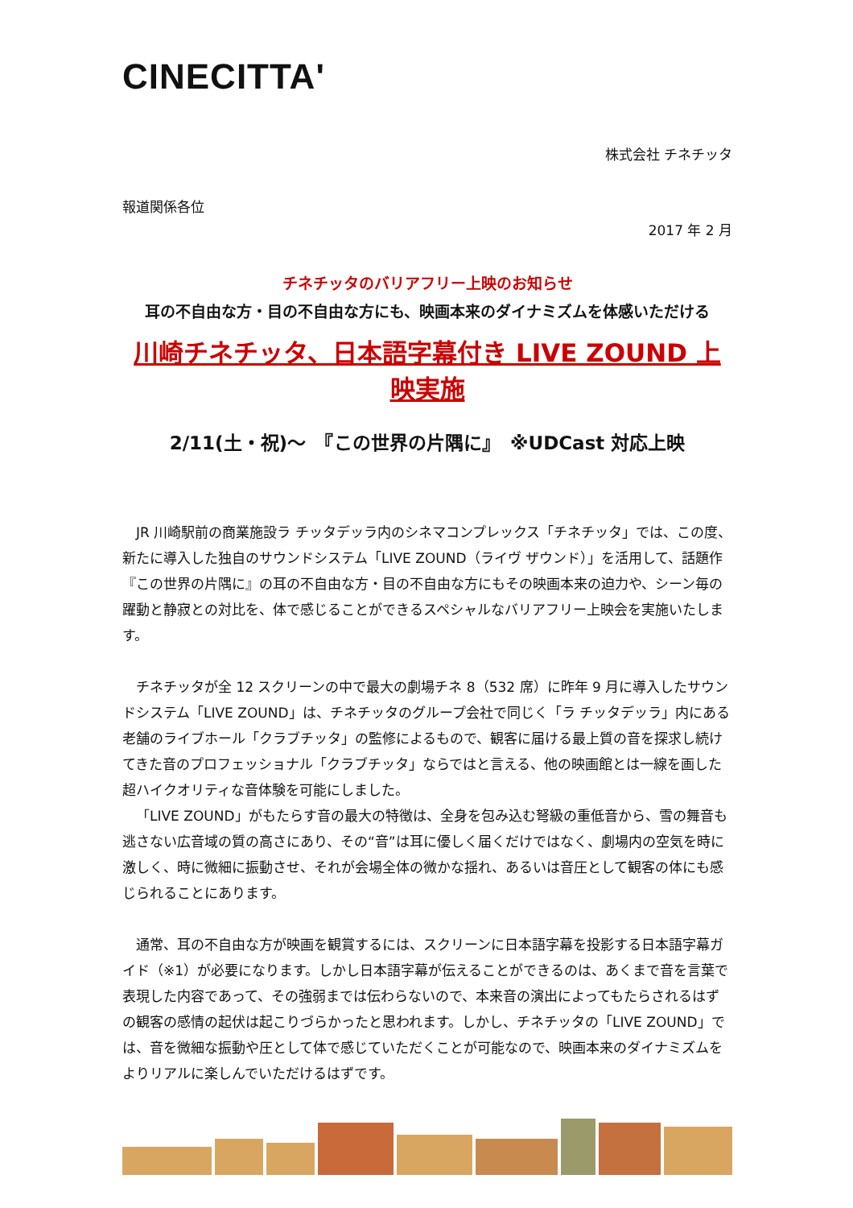CINECITTA'
株式会社 チネチッタ
報道関係各位
2017 年 2 月
チネチッタのバリアフリー上映のお知らせ
耳の不自由な方・目の不自由な方にも、映画本来のダイナミズムを体感いただける
川崎チネチッタ、日本語字幕付き LIVE ZOUND 上映実施
2/11(土・祝)～　『この世界の片隅に』　※UDCast 対応上映
JR 川崎駅前の商業施設ラ チッタデッラ内のシネマコンプレックス「チネチッタ」では、この度、新たに導入した独自のサウンドシステム「LIVE ZOUND（ライヴ ザウンド）」を活用して、話題作『この世界の片隅に』の耳の不自由な方・目の不自由な方にもその映画本来の迫力や、シーン毎の躍動と静寂との対比を、体で感じることができるスペシャルなバリアフリー上映会を実施いたします。
チネチッタが全 12 スクリーンの中で最大の劇場チネ 8（532 席）に昨年 9 月に導入したサウンドシステム「LIVE ZOUND」は、チネチッタのグループ会社で同じく「ラ チッタデッラ」内にある老舗のライブホール「クラブチッタ」の監修によるもので、観客に届ける最上質の音を探求し続けてきた音のプロフェッショナル「クラブチッタ」ならではと言える、他の映画館とは一線を画した超ハイクオリティな音体験を可能にしました。
「LIVE ZOUND」がもたらす音の最大の特徴は、全身を包み込む弩級の重低音から、雪の舞音も逃さない広音域の質の高さにあり、その“音”は耳に優しく届くだけではなく、劇場内の空気を時に激しく、時に微細に振動させ、それが会場全体の微かな揺れ、あるいは音圧として観客の体にも感じられることにあります。
通常、耳の不自由な方が映画を観賞するには、スクリーンに日本語字幕を投影する日本語字幕ガイド（※1）が必要になります。しかし日本語字幕が伝えることができるのは、あくまで音を言葉で表現した内容であって、その強弱までは伝わらないので、本来音の演出によってもたらされるはずの観客の感情の起伏は起こりづらかったと思われます。しかし、チネチッタの「LIVE ZOUND」では、音を微細な振動や圧として体で感じていただくことが可能なので、映画本来のダイナミズムをよりリアルに楽しんでいただけるはずです。